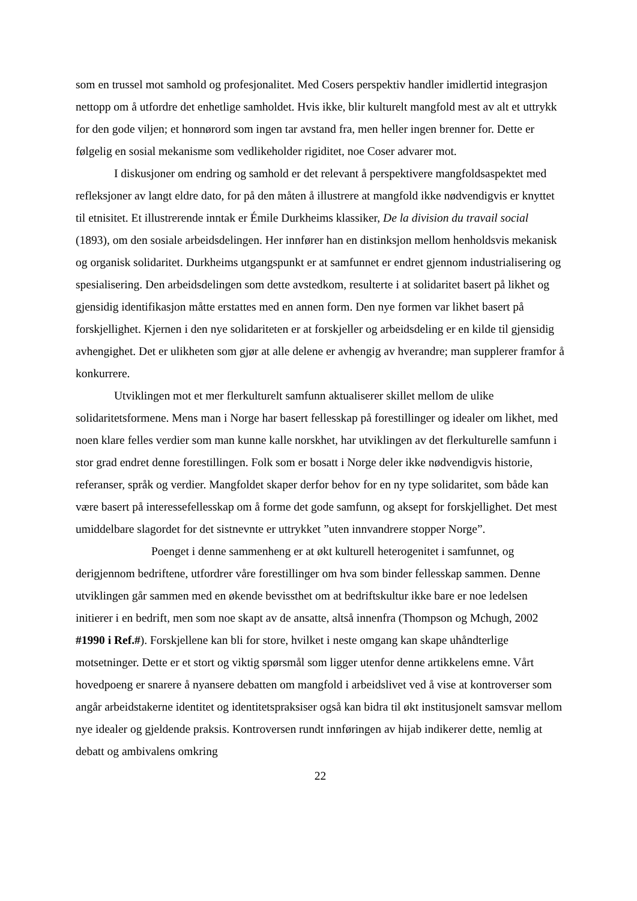som en trussel mot samhold og profesjonalitet. Med Cosers perspektiv handler imidlertid integrasjon nettopp om å utfordre det enhetlige samholdet. Hvis ikke, blir kulturelt mangfold mest av alt et uttrykk for den gode viljen; et honnørord som ingen tar avstand fra, men heller ingen brenner for. Dette er følgelig en sosial mekanisme som vedlikeholder rigiditet, noe Coser advarer mot.
I diskusjoner om endring og samhold er det relevant å perspektivere mangfoldsaspektet med refleksjoner av langt eldre dato, for på den måten å illustrere at mangfold ikke nødvendigvis er knyttet til etnisitet. Et illustrerende inntak er Émile Durkheims klassiker, De la division du travail social (1893), om den sosiale arbeidsdelingen. Her innfører han en distinksjon mellom henholdsvis mekanisk og organisk solidaritet. Durkheims utgangspunkt er at samfunnet er endret gjennom industrialisering og spesialisering. Den arbeidsdelingen som dette avstedkom, resulterte i at solidaritet basert på likhet og gjensidig identifikasjon måtte erstattes med en annen form. Den nye formen var likhet basert på forskjellighet. Kjernen i den nye solidariteten er at forskjeller og arbeidsdeling er en kilde til gjensidig avhengighet. Det er ulikheten som gjør at alle delene er avhengig av hverandre; man supplerer framfor å konkurrere.
Utviklingen mot et mer flerkulturelt samfunn aktualiserer skillet mellom de ulike solidaritetsformene. Mens man i Norge har basert fellesskap på forestillinger og idealer om likhet, med noen klare felles verdier som man kunne kalle norskhet, har utviklingen av det flerkulturelle samfunn i stor grad endret denne forestillingen. Folk som er bosatt i Norge deler ikke nødvendigvis historie, referanser, språk og verdier. Mangfoldet skaper derfor behov for en ny type solidaritet, som både kan være basert på interessefellesskap om å forme det gode samfunn, og aksept for forskjellighet. Det mest umiddelbare slagordet for det sistnevnte er uttrykket ”uten innvandrere stopper Norge”.
Poenget i denne sammenheng er at økt kulturell heterogenitet i samfunnet, og derigjennom bedriftene, utfordrer våre forestillinger om hva som binder fellesskap sammen. Denne utviklingen går sammen med en økende bevissthet om at bedriftskultur ikke bare er noe ledelsen initierer i en bedrift, men som noe skapt av de ansatte, altså innenfra (Thompson og Mchugh, 2002 #1990 i Ref.#). Forskjellene kan bli for store, hvilket i neste omgang kan skape uhåndterlige motsetninger. Dette er et stort og viktig spørsmål som ligger utenfor denne artikkelens emne. Vårt hovedpoeng er snarere å nyansere debatten om mangfold i arbeidslivet ved å vise at kontroverser som angår arbeidstakerne identitet og identitetspraksiser også kan bidra til økt institusjonelt samsvar mellom nye idealer og gjeldende praksis. Kontroversen rundt innføringen av hijab indikerer dette, nemlig at debatt og ambivalens omkring
22